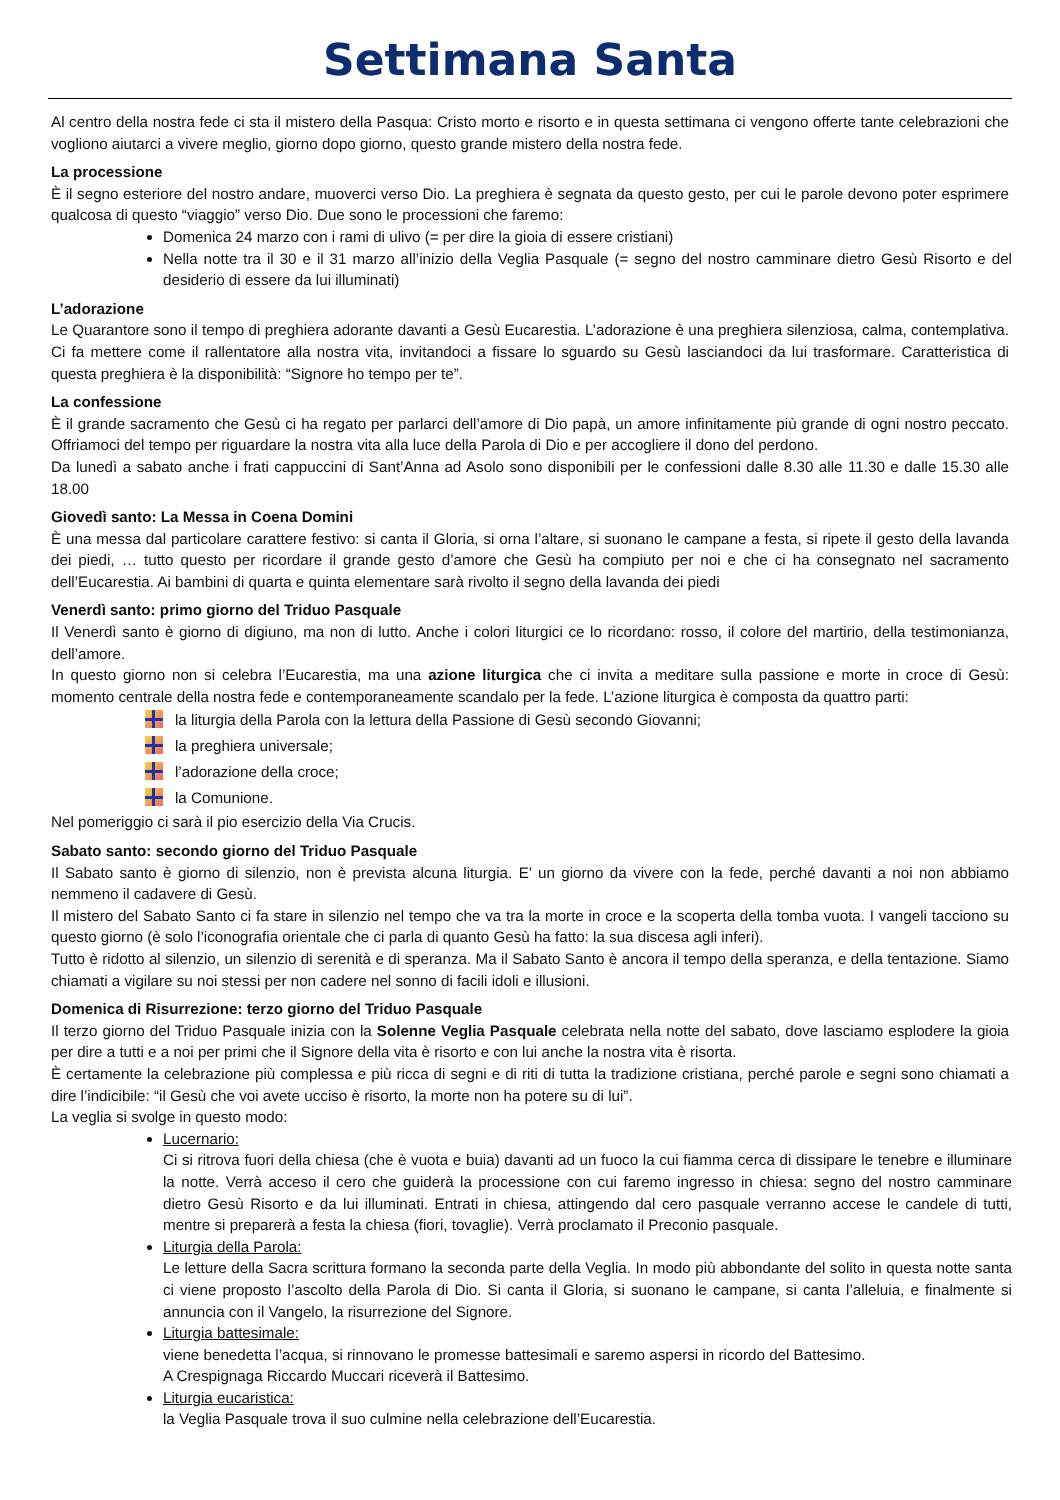Settimana Santa
Al centro della nostra fede ci sta il mistero della Pasqua: Cristo morto e risorto e in questa settimana ci vengono offerte tante celebrazioni che vogliono aiutarci a vivere meglio, giorno dopo giorno, questo grande mistero della nostra fede.
La processione
È il segno esteriore del nostro andare, muoverci verso Dio. La preghiera è segnata da questo gesto, per cui le parole devono poter esprimere qualcosa di questo “viaggio” verso Dio. Due sono le processioni che faremo:
Domenica 24 marzo con i rami di ulivo (= per dire la gioia di essere cristiani)
Nella notte tra il 30 e il 31 marzo all’inizio della Veglia Pasquale (= segno del nostro camminare dietro Gesù Risorto e del desiderio di essere da lui illuminati)
L’adorazione
Le Quarantore sono il tempo di preghiera adorante davanti a Gesù Eucarestia. L’adorazione è una preghiera silenziosa, calma, contemplativa. Ci fa mettere come il rallentatore alla nostra vita, invitandoci a fissare lo sguardo su Gesù lasciandoci da lui trasformare. Caratteristica di questa preghiera è la disponibilità: “Signore ho tempo per te”.
La confessione
È il grande sacramento che Gesù ci ha regato per parlarci dell’amore di Dio papà, un amore infinitamente più grande di ogni nostro peccato. Offriamoci del tempo per riguardare la nostra vita alla luce della Parola di Dio e per accogliere il dono del perdono.
Da lunedì a sabato anche i frati cappuccini di Sant’Anna ad Asolo sono disponibili per le confessioni dalle 8.30 alle 11.30 e dalle 15.30 alle 18.00
Giovedì santo: La Messa in Coena Domini
È una messa dal particolare carattere festivo: si canta il Gloria, si orna l’altare, si suonano le campane a festa, si ripete il gesto della lavanda dei piedi, … tutto questo per ricordare il grande gesto d’amore che Gesù ha compiuto per noi e che ci ha consegnato nel sacramento dell’Eucarestia. Ai bambini di quarta e quinta elementare sarà rivolto il segno della lavanda dei piedi
Venerdì santo: primo giorno del Triduo Pasquale
Il Venerdì santo è giorno di digiuno, ma non di lutto. Anche i colori liturgici ce lo ricordano: rosso, il colore del martirio, della testimonianza, dell’amore.
In questo giorno non si celebra l’Eucarestia, ma una azione liturgica che ci invita a meditare sulla passione e morte in croce di Gesù: momento centrale della nostra fede e contemporaneamente scandalo per la fede. L’azione liturgica è composta da quattro parti:
la liturgia della Parola con la lettura della Passione di Gesù secondo Giovanni;
la preghiera universale;
l’adorazione della croce;
la Comunione.
Nel pomeriggio ci sarà il pio esercizio della Via Crucis.
Sabato santo: secondo giorno del Triduo Pasquale
Il Sabato santo è giorno di silenzio, non è prevista alcuna liturgia. E’ un giorno da vivere con la fede, perché davanti a noi non abbiamo nemmeno il cadavere di Gesù.
Il mistero del Sabato Santo ci fa stare in silenzio nel tempo che va tra la morte in croce e la scoperta della tomba vuota. I vangeli tacciono su questo giorno (è solo l’iconografia orientale che ci parla di quanto Gesù ha fatto: la sua discesa agli inferi).
Tutto è ridotto al silenzio, un silenzio di serenità e di speranza. Ma il Sabato Santo è ancora il tempo della speranza, e della tentazione. Siamo chiamati a vigilare su noi stessi per non cadere nel sonno di facili idoli e illusioni.
Domenica di Risurrezione: terzo giorno del Triduo Pasquale
Il terzo giorno del Triduo Pasquale inizia con la Solenne Veglia Pasquale celebrata nella notte del sabato, dove lasciamo esplodere la gioia per dire a tutti e a noi per primi che il Signore della vita è risorto e con lui anche la nostra vita è risorta.
È certamente la celebrazione più complessa e più ricca di segni e di riti di tutta la tradizione cristiana, perché parole e segni sono chiamati a dire l’indicibile: “il Gesù che voi avete ucciso è risorto, la morte non ha potere su di lui”.
La veglia si svolge in questo modo:
Lucernario:
Ci si ritrova fuori della chiesa (che è vuota e buia) davanti ad un fuoco la cui fiamma cerca di dissipare le tenebre e illuminare la notte. Verrà acceso il cero che guiderà la processione con cui faremo ingresso in chiesa: segno del nostro camminare dietro Gesù Risorto e da lui illuminati. Entrati in chiesa, attingendo dal cero pasquale verranno accese le candele di tutti, mentre si preparerà a festa la chiesa (fiori, tovaglie). Verrà proclamato il Preconio pasquale.
Liturgia della Parola:
Le letture della Sacra scrittura formano la seconda parte della Veglia. In modo più abbondante del solito in questa notte santa ci viene proposto l’ascolto della Parola di Dio. Si canta il Gloria, si suonano le campane, si canta l’alleluia, e finalmente si annuncia con il Vangelo, la risurrezione del Signore.
Liturgia battesimale:
viene benedetta l’acqua, si rinnovano le promesse battesimali e saremo aspersi in ricordo del Battesimo.
A Crespignaga Riccardo Muccari riceverà il Battesimo.
Liturgia eucaristica:
la Veglia Pasquale trova il suo culmine nella celebrazione dell’Eucarestia.